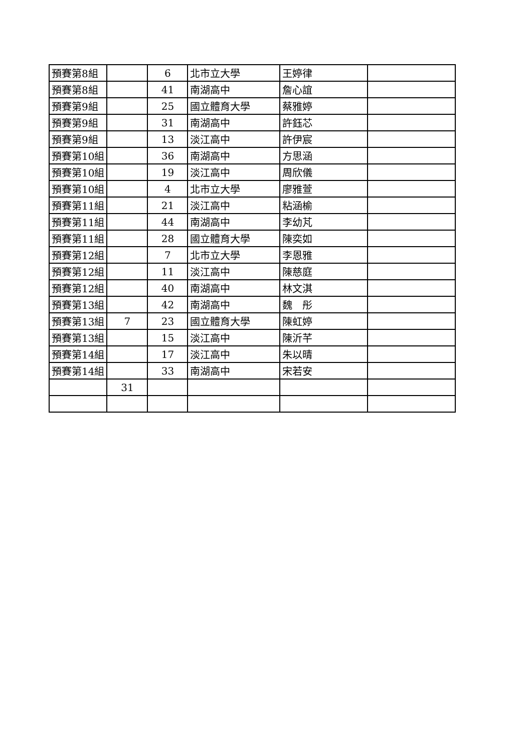| 預賽第8組 | | 6 | 北市立大學 | 王婷律 | |
| 預賽第8組 | | 41 | 南湖高中 | 詹心誼 | |
| 預賽第9組 | | 25 | 國立體育大學 | 蔡雅婷 | |
| 預賽第9組 | | 31 | 南湖高中 | 許鈺芯 | |
| 預賽第9組 | | 13 | 淡江高中 | 許伊宸 | |
| 預賽第10組 | | 36 | 南湖高中 | 方思涵 | |
| 預賽第10組 | | 19 | 淡江高中 | 周欣儀 | |
| 預賽第10組 | | 4 | 北市立大學 | 廖雅萱 | |
| 預賽第11組 | | 21 | 淡江高中 | 粘涵榆 | |
| 預賽第11組 | | 44 | 南湖高中 | 李幼芃 | |
| 預賽第11組 | | 28 | 國立體育大學 | 陳奕如 | |
| 預賽第12組 | | 7 | 北市立大學 | 李恩雅 | |
| 預賽第12組 | | 11 | 淡江高中 | 陳慈庭 | |
| 預賽第12組 | | 40 | 南湖高中 | 林文淇 | |
| 預賽第13組 | | 42 | 南湖高中 | 魏 彤 | |
| 預賽第13組 | 7 | 23 | 國立體育大學 | 陳虹婷 | |
| 預賽第13組 | | 15 | 淡江高中 | 陳沂芊 | |
| 預賽第14組 | | 17 | 淡江高中 | 朱以晴 | |
| 預賽第14組 | | 33 | 南湖高中 | 宋若安 | |
| | 31 | | | | |